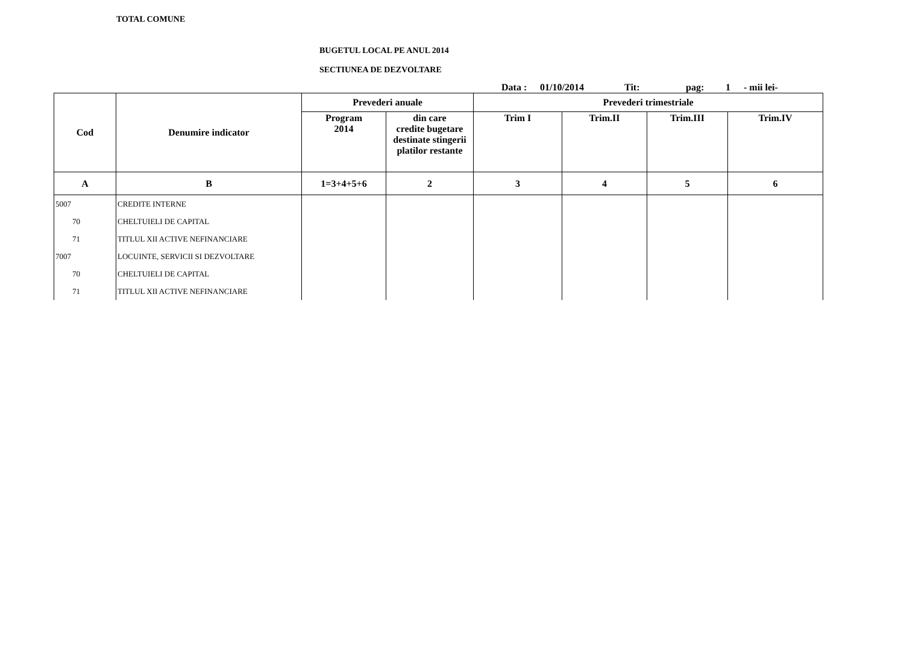TOTAL COMUNE
BUGETUL LOCAL PE ANUL 2014
SECTIUNEA DE DEZVOLTARE
Data : 01/10/2014 Tit: pag: 1 - mii lei-
| Cod | Denumire indicator | Prevederi anuale | | Prevederi trimestriale | | | |
| --- | --- | --- | --- | --- | --- | --- | --- |
| | | Program 2014 | din care credite bugetare destinate stingerii platilor restante | Trim I | Trim.II | Trim.III | Trim.IV |
| A | B | 1=3+4+5+6 | 2 | 3 | 4 | 5 | 6 |
| 5007 | CREDITE INTERNE | | | | | | |
| 70 | CHELTUIELI DE CAPITAL | | | | | | |
| 71 | TITLUL XII ACTIVE NEFINANCIARE | | | | | | |
| 7007 | LOCUINTE, SERVICII SI DEZVOLTARE | | | | | | |
| 70 | CHELTUIELI DE CAPITAL | | | | | | |
| 71 | TITLUL XII ACTIVE NEFINANCIARE | | | | | | |